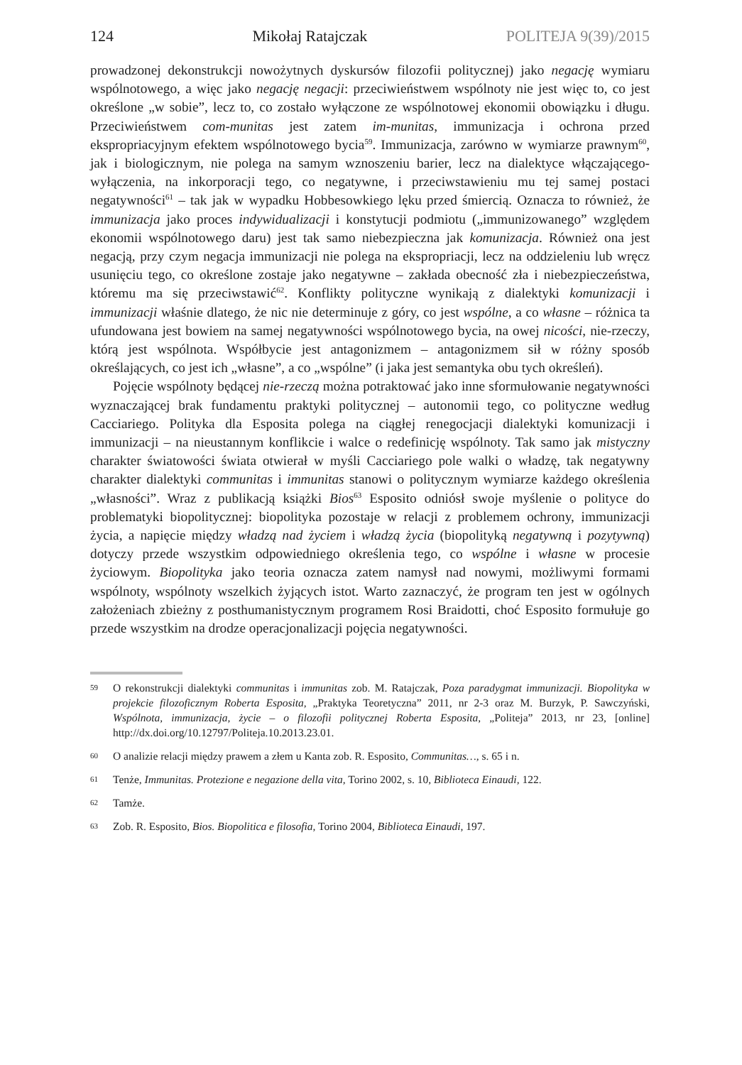124 Mikołaj Ratajczak POLITEJA 9(39)/2015
prowadzonej dekonstrukcji nowożytnych dyskursów filozofii politycznej) jako negację wymiaru wspólnotowego, a więc jako negację negacji: przeciwieństwem wspólnoty nie jest więc to, co jest określone „w sobie”, lecz to, co zostało wyłączone ze wspólnotowej ekonomii obowiązku i długu. Przeciwieństwem com-munitas jest zatem im-munitas, immunizacja i ochrona przed ekspropriacyjnym efektem wspólnotowego bycia<sup>59</sup>. Immunizacja, zarówno w wymiarze prawnym<sup>60</sup>, jak i biologicznym, nie polega na samym wznoszeniu barier, lecz na dialektyce włączającego-wyłączenia, na inkorporacji tego, co negatywne, i przeciwstawieniu mu tej samej postaci negatywności<sup>61</sup> – tak jak w wypadku Hobbesowkiego lęku przed śmiercią. Oznacza to również, że immunizacja jako proces indywidualizacji i konstytucji podmiotu („immunizowanego” względem ekonomii wspólnotowego daru) jest tak samo niebezpieczna jak komunizacja. Również ona jest negacją, przy czym negacja immunizacji nie polega na ekspropriacji, lecz na oddzieleniu lub wręcz usunięciu tego, co określone zostaje jako negatywne – zakłada obecność zła i niebezpieczeństwa, któremu ma się przeciwstawić<sup>62</sup>. Konflikty polityczne wynikają z dialektyki komunizacji i immunizacji właśnie dlatego, że nic nie determinuje z góry, co jest wspólne, a co własne – różnica ta ufundowana jest bowiem na samej negatywności wspólnotowego bycia, na owej nicości, nie-rzeczy, którą jest wspólnota. Współbycie jest antagonizmem – antagonizmem sił w różny sposób określających, co jest ich „własne”, a co „wspólne” (i jaka jest semantyka obu tych określeń).
Pojęcie wspólnoty będącej nie-rzeczą można potraktować jako inne sformułowanie negatywności wyznaczającej brak fundamentu praktyki politycznej – autonomii tego, co polityczne według Cacciariego. Polityka dla Esposita polega na ciągłej renegocjacji dialektyki komunizacji i immunizacji – na nieustannym konflikcie i walce o redefinicję wspólnoty. Tak samo jak mistyczny charakter światowości świata otwierał w myśli Cacciariego pole walki o władzę, tak negatywny charakter dialektyki communitas i immunitas stanowi o politycznym wymiarze każdego określenia „własności”. Wraz z publikacją książki Bios<sup>63</sup> Esposito odniósł swoje myślenie o polityce do problematyki biopolitycznej: biopolityka pozostaje w relacji z problemem ochrony, immunizacji życia, a napięcie między władzą nad życiem i władzą życia (biopolityką negatywną i pozytywną) dotyczy przede wszystkim odpowiedniego określenia tego, co wspólne i własne w procesie życiowym. Biopolityka jako teoria oznacza zatem namysł nad nowymi, możliwymi formami wspólnoty, wspólnoty wszelkich żyjących istot. Warto zaznaczyć, że program ten jest w ogólnych założeniach zbieżny z posthumanistycznym programem Rosi Braidotti, choć Esposito formułuje go przede wszystkim na drodze operacjonalizacji pojęcia negatywności.
59 O rekonstrukcji dialektyki communitas i immunitas zob. M. Ratajczak, Poza paradygmat immunizacji. Biopolityka w projekcie filozoficznym Roberta Esposita, „Praktyka Teoretyczna” 2011, nr 2-3 oraz M. Burzyk, P. Sawczyński, Wspólnota, immunizacja, życie – o filozofii politycznej Roberta Esposita, „Politeja” 2013, nr 23, [online] http://dx.doi.org/10.12797/Politeja.10.2013.23.01.
60 O analizie relacji między prawem a złem u Kanta zob. R. Esposito, Communitas…, s. 65 i n.
61 Tenże, Immunitas. Protezione e negazione della vita, Torino 2002, s. 10, Biblioteca Einaudi, 122.
62 Tamże.
63 Zob. R. Esposito, Bios. Biopolitica e filosofia, Torino 2004, Biblioteca Einaudi, 197.